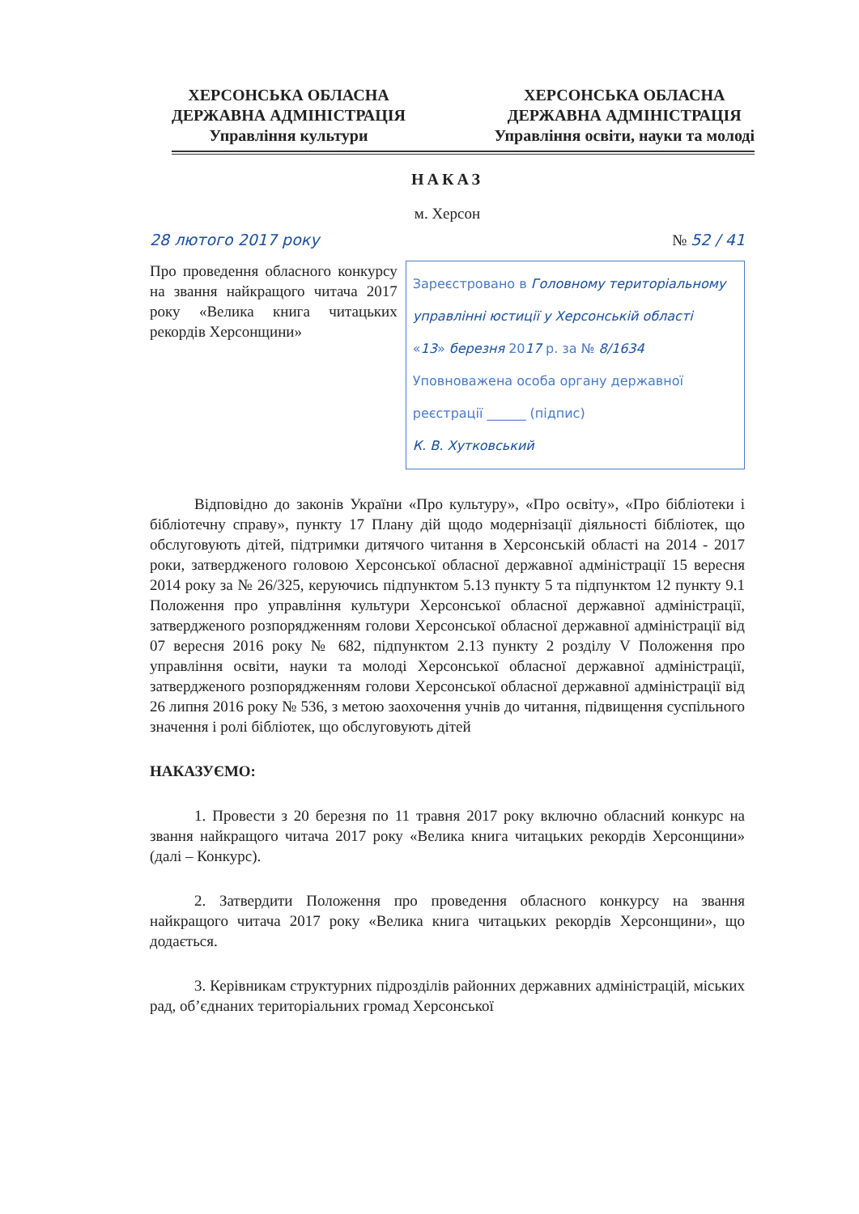ХЕРСОНСЬКА ОБЛАСНА
ДЕРЖАВНА АДМІНІСТРАЦІЯ
Управління культури
ХЕРСОНСЬКА ОБЛАСНА
ДЕРЖАВНА АДМІНІСТРАЦІЯ
Управління освіти, науки та молоді
НАКАЗ
м. Херсон
28 лютого 2017 року № 52 / 41
Про проведення обласного конкурсу на звання найкращого читача 2017 року «Велика книга читацьких рекордів Херсонщини»
Зареєстровано в Головному територіальному управлінні юстиції у Херсонській області
«13» березня 2017 р. за № 8/1634
Уповноважена особа органу державної реєстрації ______ (підпис)
К. В. Хутковський
Відповідно до законів України «Про культуру», «Про освіту», «Про бібліотеки і бібліотечну справу», пункту 17 Плану дій щодо модернізації діяльності бібліотек, що обслуговують дітей, підтримки дитячого читання в Херсонській області на 2014 - 2017 роки, затвердженого головою Херсонської обласної державної адміністрації 15 вересня 2014 року за № 26/325, керуючись підпунктом 5.13 пункту 5 та підпунктом 12 пункту 9.1 Положення про управління культури Херсонської обласної державної адміністрації, затвердженого розпорядженням голови Херсонської обласної державної адміністрації від 07 вересня 2016 року № 682, підпунктом 2.13 пункту 2 розділу V Положення про управління освіти, науки та молоді Херсонської обласної державної адміністрації, затвердженого розпорядженням голови Херсонської обласної державної адміністрації від 26 липня 2016 року № 536, з метою заохочення учнів до читання, підвищення суспільного значення і ролі бібліотек, що обслуговують дітей
НАКАЗУЄМО:
1. Провести з 20 березня по 11 травня 2017 року включно обласний конкурс на звання найкращого читача 2017 року «Велика книга читацьких рекордів Херсонщини» (далі – Конкурс).
2. Затвердити Положення про проведення обласного конкурсу на звання найкращого читача 2017 року «Велика книга читацьких рекордів Херсонщини», що додається.
3. Керівникам структурних підрозділів районних державних адміністрацій, міських рад, об’єднаних територіальних громад Херсонської